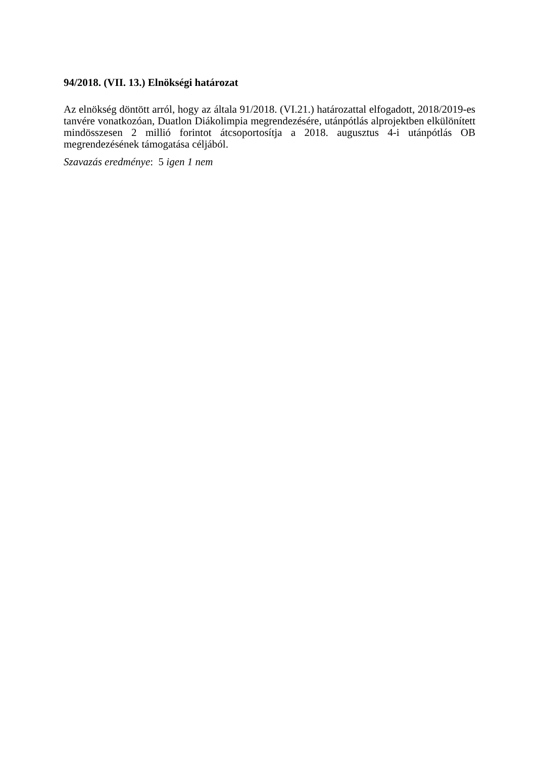94/2018. (VII. 13.) Elnökségi határozat
Az elnökség döntött arról, hogy az általa 91/2018. (VI.21.) határozattal elfogadott, 2018/2019-es tanvére vonatkozóan, Duatlon Diákolimpia megrendezésére, utánpótlás alprojektben elkülönített mindösszesen 2 millió forintot átcsoportosítja a 2018. augusztus 4-i utánpótlás OB megrendezésének támogatása céljából.
Szavazás eredménye: 5 igen 1 nem